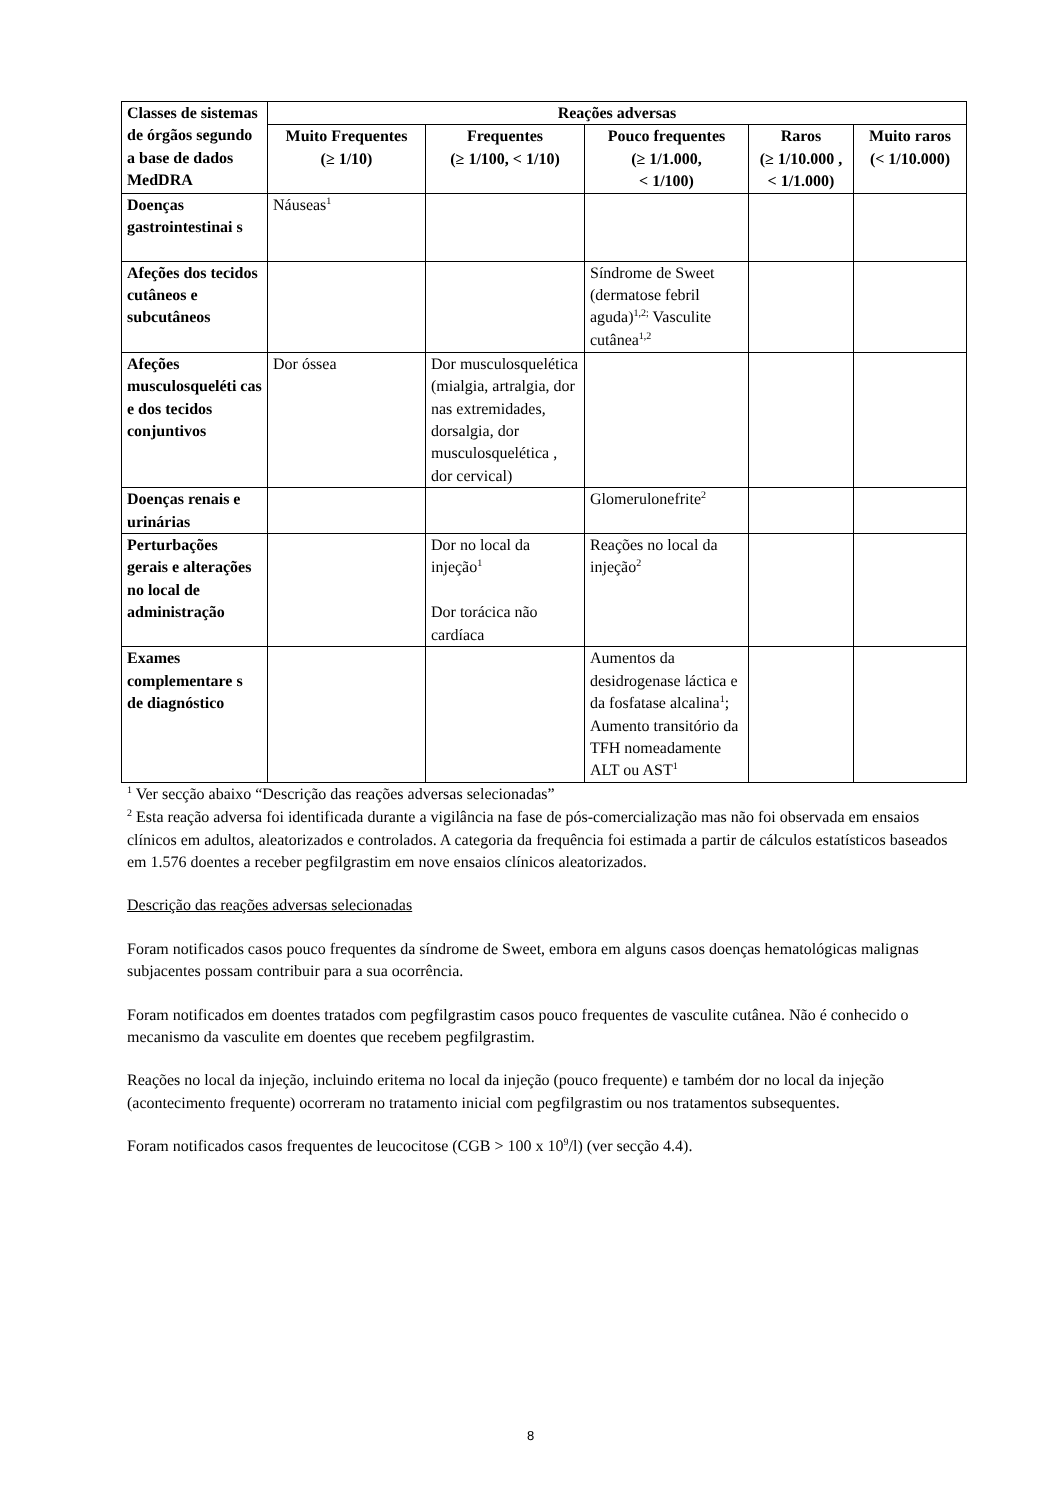| Classes de sistemas de órgãos segundo a base de dados MedDRA | Reações adversas | | | | |
| --- | --- | --- | --- | --- | --- |
| | Muito Frequentes (≥ 1/10) | Frequentes (≥ 1/100, < 1/10) | Pouco frequentes (≥ 1/1.000, < 1/100) | Raros (≥ 1/10.000 , < 1/1.000) | Muito raros (< 1/10.000) |
| Doenças gastrointestinai s | Náuseas<sup>1</sup> | | | | |
| Afeções dos tecidos cutâneos e subcutâneos | | | Síndrome de Sweet (dermatose febril aguda)<sup>1,2;</sup> Vasculite cutânea<sup>1,2</sup> | | |
| Afeções musculosqueléti cas e dos tecidos conjuntivos | Dor óssea | Dor musculosquelética (mialgia, artralgia, dor nas extremidades, dorsalgia, dor musculosquelética , dor cervical) | | | |
| Doenças renais e urinárias | | | Glomerulonefrite<sup>2</sup> | | |
| Perturbações gerais e alterações no local de administração | | Dor no local da injeção<sup>1</sup> Dor torácica não cardíaca | Reações no local da injeção<sup>2</sup> | | |
| Exames complementare s de diagnóstico | | | Aumentos da desidrogenase láctica e da fosfatase alcalina<sup>1</sup>; Aumento transitório da TFH nomeadamente ALT ou AST<sup>1</sup> | | |
<sup>1</sup> Ver secção abaixo “Descrição das reações adversas selecionadas”
<sup>2</sup> Esta reação adversa foi identificada durante a vigilância na fase de pós-comercialização mas não foi observada em ensaios clínicos em adultos, aleatorizados e controlados. A categoria da frequência foi estimada a partir de cálculos estatísticos baseados em 1.576 doentes a receber pegfilgrastim em nove ensaios clínicos aleatorizados.
Descrição das reações adversas selecionadas
Foram notificados casos pouco frequentes da síndrome de Sweet, embora em alguns casos doenças hematológicas malignas subjacentes possam contribuir para a sua ocorrência.
Foram notificados em doentes tratados com pegfilgrastim casos pouco frequentes de vasculite cutânea. Não é conhecido o mecanismo da vasculite em doentes que recebem pegfilgrastim.
Reações no local da injeção, incluindo eritema no local da injeção (pouco frequente) e também dor no local da injeção (acontecimento frequente) ocorreram no tratamento inicial com pegfilgrastim ou nos tratamentos subsequentes.
Foram notificados casos frequentes de leucocitose (CGB > 100 x 10<sup>9</sup>/l) (ver secção 4.4).
8